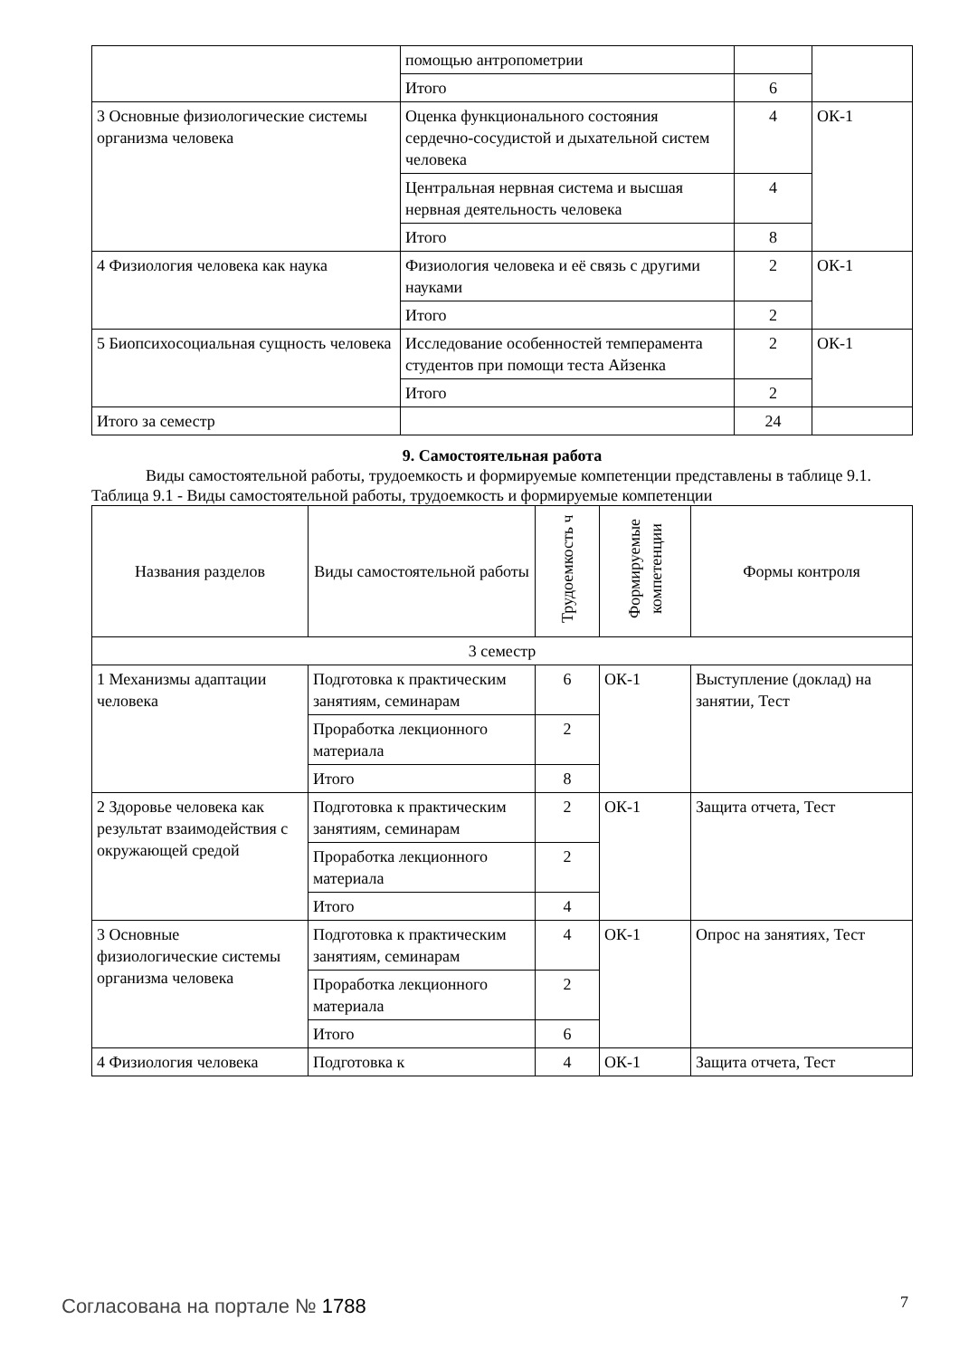| | помощью антропометрии | | |
| | Итого | 6 | |
| 3 Основные физиологические системы организма человека | Оценка функционального состояния сердечно-сосудистой и дыхательной систем человека | 4 | ОК-1 |
| | Центральная нервная система и высшая нервная деятельность человека | 4 | |
| | Итого | 8 | |
| 4 Физиология человека как наука | Физиология человека и её связь с другими науками | 2 | ОК-1 |
| | Итого | 2 | |
| 5 Биопсихосоциальная сущность человека | Исследование особенностей темперамента студентов при помощи теста Айзенка | 2 | ОК-1 |
| | Итого | 2 | |
| Итого за семестр | | 24 | |
9. Самостоятельная работа
Виды самостоятельной работы, трудоемкость и формируемые компетенции представлены в таблице 9.1.
Таблица 9.1 - Виды самостоятельной работы, трудоемкость и формируемые компетенции
| Названия разделов | Виды самостоятельной работы | Трудоемкость ч | Формируемые компетенции | Формы контроля |
| --- | --- | --- | --- | --- |
| 3 семестр | | | | |
| 1 Механизмы адаптации человека | Подготовка к практическим занятиям, семинарам | 6 | ОК-1 | Выступление (доклад) на занятии, Тест |
| | Проработка лекционного материала | 2 | | |
| | Итого | 8 | | |
| 2 Здоровье человека как результат взаимодействия с окружающей средой | Подготовка к практическим занятиям, семинарам | 2 | ОК-1 | Защита отчета, Тест |
| | Проработка лекционного материала | 2 | | |
| | Итого | 4 | | |
| 3 Основные физиологические системы организма человека | Подготовка к практическим занятиям, семинарам | 4 | ОК-1 | Опрос на занятиях, Тест |
| | Проработка лекционного материала | 2 | | |
| | Итого | 6 | | |
| 4 Физиология человека | Подготовка к | 4 | ОК-1 | Защита отчета, Тест |
Согласована на портале № 1788 7